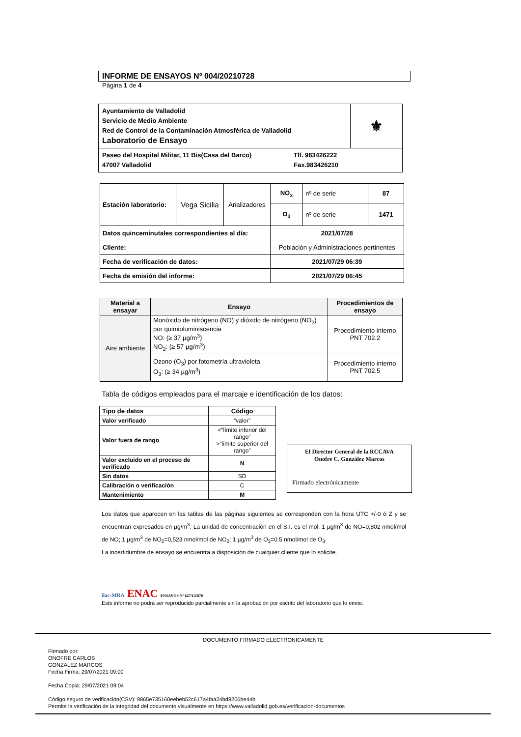INFORME DE ENSAYOS Nº 004/20210728
Página 1 de 4
| Ayuntamiento de Valladolid Servicio de Medio Ambiente Red de Control de la Contaminación Atmosférica de Valladolid Laboratorio de Ensayo | ⚜ |
| Paseo del Hospital Militar, 11 Bis(Casa del Barco) 47007 Valladolid Tlf. 983426222 Fax.983426210 | |
| Estación laboratorio: | Vega Sicilia | Analizadores | NO<sub>x</sub> | nº de serie | 87 |
| | | | O<sub>3</sub> | nº de serie | 1471 |
| Datos quinceminutales correspondientes al día: | | | 2021/07/28 | | |
| Cliente: | | | Población y Administraciones pertinentes | | |
| Fecha de verificación de datos: | | | 2021/07/29 06:39 | | |
| Fecha de emisión del informe: | | | 2021/07/29 06:45 | | |
| Material a ensayar | Ensayo | Procedimientos de ensayo |
| --- | --- | --- |
| Aire ambiente | Monóxido de nitrógeno (NO) y dióxido de nitrógeno (NO<sub>2</sub>) por quimioluminiscencia NO: (≥ 37 µg/m<sup>3</sup>) NO<sub>2</sub>: (≥ 57 µg/m<sup>3</sup>) | Procedimiento interno PNT 702.2 |
| | Ozono (O<sub>3</sub>) por fotometría ultravioleta O<sub>3</sub>: (≥ 34 µg/m<sup>3</sup>) | Procedimiento interno PNT 702.5 |
Tabla de códigos empleados para el marcaje e identificación de los datos:
| Tipo de datos | Código |
| --- | --- |
| Valor verificado | “valor” |
| Valor fuera de rango | <“límite inferior del rango” >”límite superior del rango” |
| Valor excluido en el proceso de verificado | N |
| Sin datos | SD |
| Calibración o verificación | C |
| Mantenimiento | M |
El Director General de la RCCAVA
Onofre C. González Marcos
Firmado electrónicamente
Los datos que aparecen en las tablas de las páginas siguientes se corresponden con la hora UTC +/-0 ó Z y se encuentran expresados en µg/m<sup>3</sup>. La unidad de concentración en el S.I. es el mol: 1 µg/m<sup>3</sup> de NO=0,802 nmol/mol de NO; 1 µg/m<sup>3</sup> de NO<sub>2</sub>=0,523 nmol/mol de NO<sub>2</sub>; 1 µg/m<sup>3</sup> de O<sub>3</sub>=0.5 nmol/mol de O<sub>3</sub>.
La incertidumbre de ensayo se encuentra a disposición de cualquier cliente que lo solicite.
ilac-MRA ENAC ENSAYOS Nº 627/LE870
Este informe no podrá ser reproducido parcialmente sin la aprobación por escrito del laboratorio que lo emite.
DOCUMENTO FIRMADO ELECTRONICAMENTE
Firmado por:
ONOFRE CARLOS
GONZALEZ MARCOS
Fecha Firma: 29/07/2021 09:00
Fecha Copia: 29/07/2021 09:04
Código seguro de verificación(CSV): 9865e735160eebeb52c617a4faa24bd8206be44b
Permite la verificación de la integridad del documento visualmente en https://www.valladolid.gob.es/verificacion-documentos